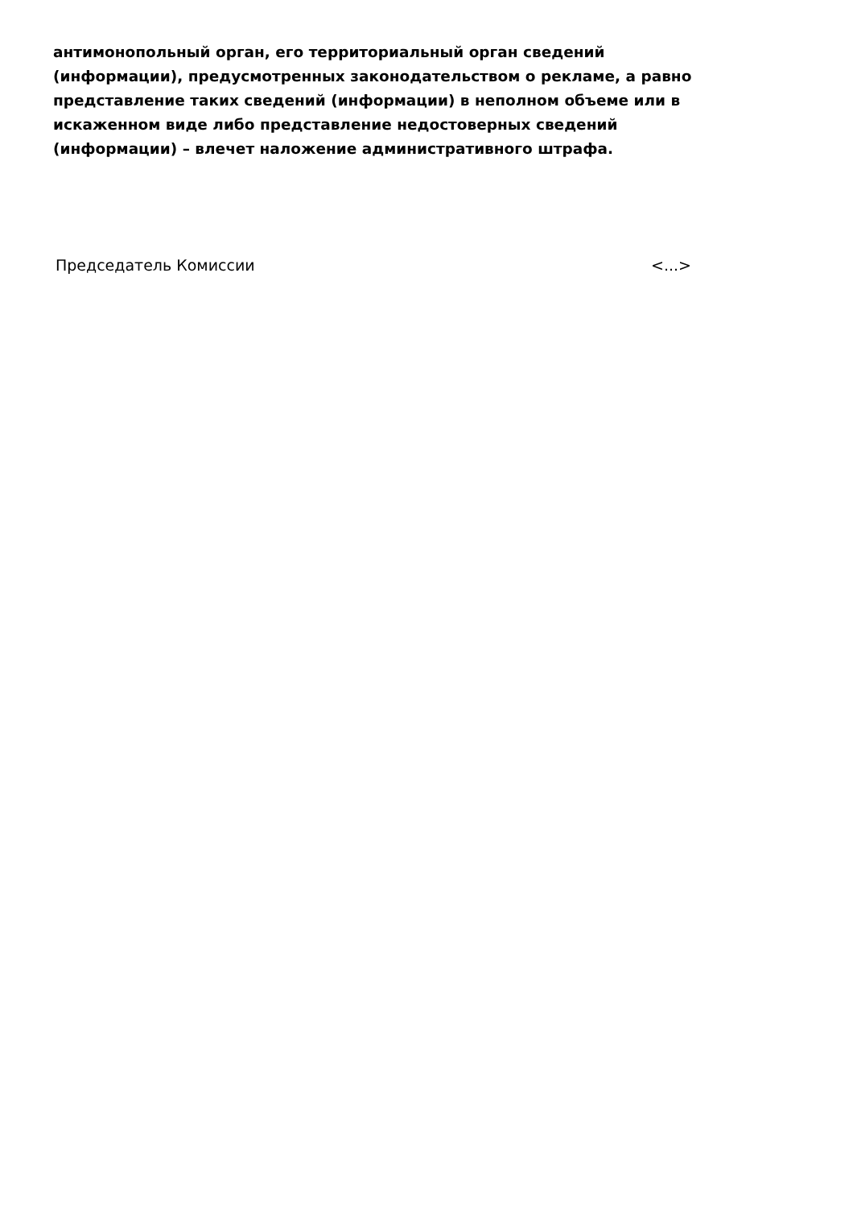антимонопольный орган, его территориальный орган сведений (информации), предусмотренных законодательством о рекламе, а равно представление таких сведений (информации) в неполном объеме или в искаженном виде либо представление недостоверных сведений (информации) – влечет наложение административного штрафа.
Председатель Комиссии <...>